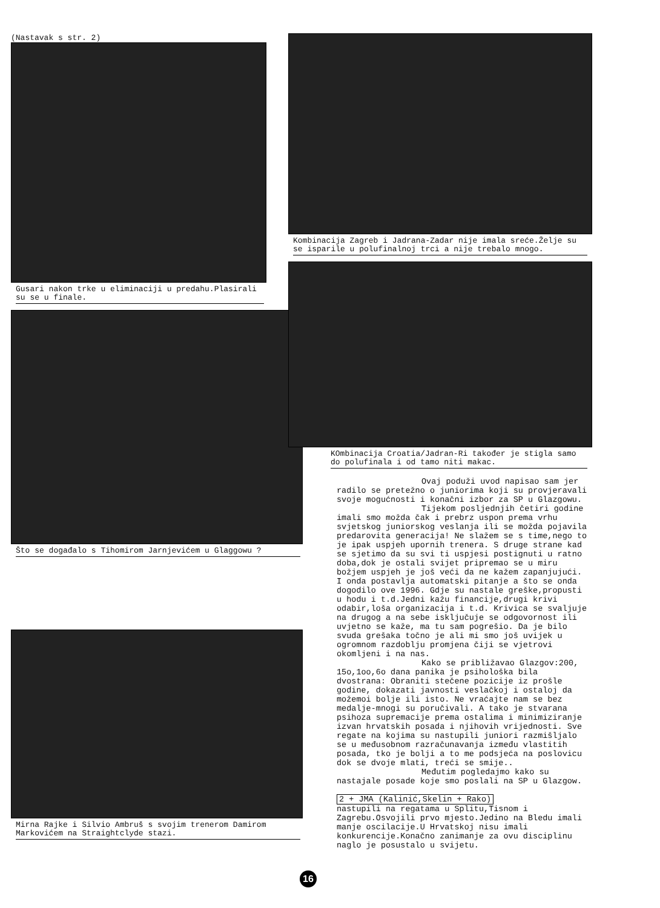(Nastavak s str. 2)
Gusari nakon trke u eliminaciji u predahu.Plasirali su se u finale.
Što se događalo s Tihomirom Jarnjevićem u Glaggowu ?
Mirna Rajke i Silvio Ambruš s svojim trenerom Damirom Markovićem na Straightclyde stazi.
Kombinacija Zagreb i Jadrana-Zadar nije imala sreće.Želje su se isparile u polufinalnoj trci a nije trebalo mnogo.
KOmbinacija Croatia/Jadran-Ri također je stigla samo do polufinala i od tamo niti makac.
Ovaj poduži uvod napisao sam jer radilo se pretežno o juniorima koji su provjeravali svoje mogućnosti i konačni izbor za SP u Glazgowu.
Tijekom posljednjih četiri godine imali smo možda čak i prebrz uspon prema vrhu svjetskog juniorskog veslanja ili se možda pojavila predarovita generacija! Ne slažem se s time,nego to je ipak uspjeh upornih trenera. S druge strane kad se sjetimo da su svi ti uspjesi postignuti u ratno doba,dok je ostali svijet pripremao se u miru božjem uspjeh je još veći da ne kažem zapanjujući. I onda postavlja automatski pitanje a što se onda dogodilo ove 1996. Gdje su nastale greške,propusti u hodu i t.d.Jedni kažu financije,drugi krivi odabir,loša organizacija i t.d. Krivica se svaljuje na drugog a na sebe isključuje se odgovornost ili uvjetno se kaže, ma tu sam pogrešio. Da je bilo svuda grešaka točno je ali mi smo još uvijek u ogromnom razdoblju promjena čiji se vjetrovi okomljeni i na nas.
Kako se približavao Glazgov:200, 15o,1oo,6o dana panika je psihološka bila dvostrana: Obraniti stečene pozicije iz prošle godine, dokazati javnosti veslačkoj i ostaloj da možemoi bolje ili isto. Ne vraćajte nam se bez medalje-mnogi su poručivali. A tako je stvarana psihoza supremacije prema ostalima i minimiziranje izvan hrvatskih posada i njihovih vrijednosti. Sve regate na kojima su nastupili juniori razmišljalo se u međusobnom razračunavanja između vlastitih posada, tko je bolji a to me podsjeća na poslovicu dok se dvoje mlati, treći se smije..
Međutim pogledajmo kako su nastajale posade koje smo poslali na SP u Glazgow.
2 + JMA (Kalinić,Skelin + Rako)
nastupili na regatama u Splitu,Tisnom i Zagrebu.Osvojili prvo mjesto.Jedino na Bledu imali manje oscilacije.U Hrvatskoj nisu imali konkurencije.Konačno zanimanje za ovu disciplinu naglo je posustalo u svijetu.
16